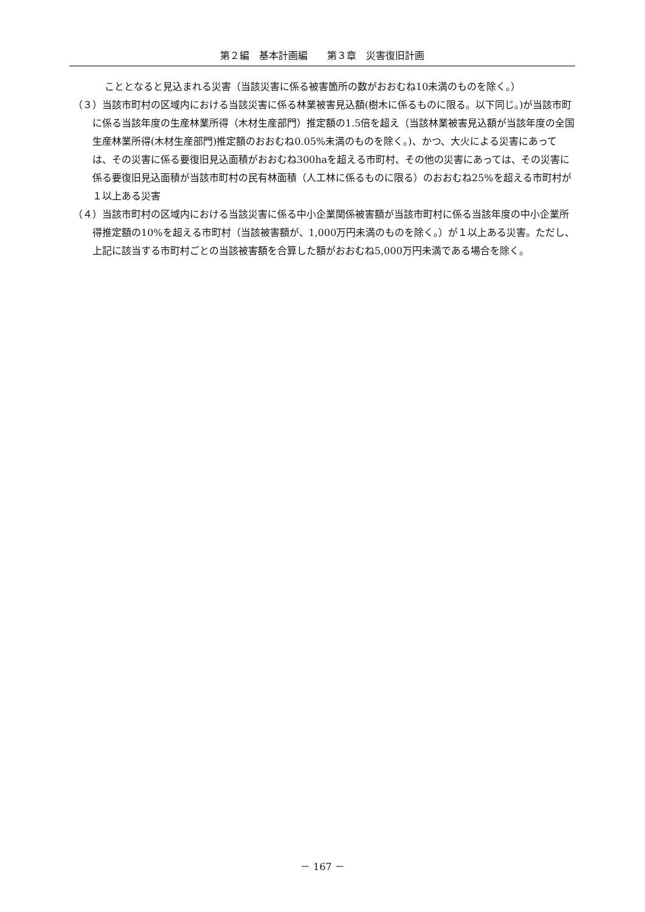第２編　基本計画編　　第３章　災害復旧計画
こととなると見込まれる災害（当該災害に係る被害箇所の数がおおむね10未満のものを除く。）
（３）当該市町村の区域内における当該災害に係る林業被害見込額(樹木に係るものに限る。以下同じ。)が当該市町に係る当該年度の生産林業所得（木材生産部門）推定額の1.5倍を超え（当該林業被害見込額が当該年度の全国生産林業所得(木材生産部門)推定額のおおむね0.05%未満のものを除く。)、かつ、大火による災害にあっては、その災害に係る要復旧見込面積がおおむね300haを超える市町村、その他の災害にあっては、その災害に係る要復旧見込面積が当該市町村の民有林面積（人工林に係るものに限る）のおおむね25%を超える市町村が１以上ある災害
（４）当該市町村の区域内における当該災害に係る中小企業関係被害額が当該市町村に係る当該年度の中小企業所得推定額の10%を超える市町村（当該被害額が、1,000万円未満のものを除く。）が１以上ある災害。ただし、上記に該当する市町村ごとの当該被害額を合算した額がおおむね5,000万円未満である場合を除く。
－ 167 －